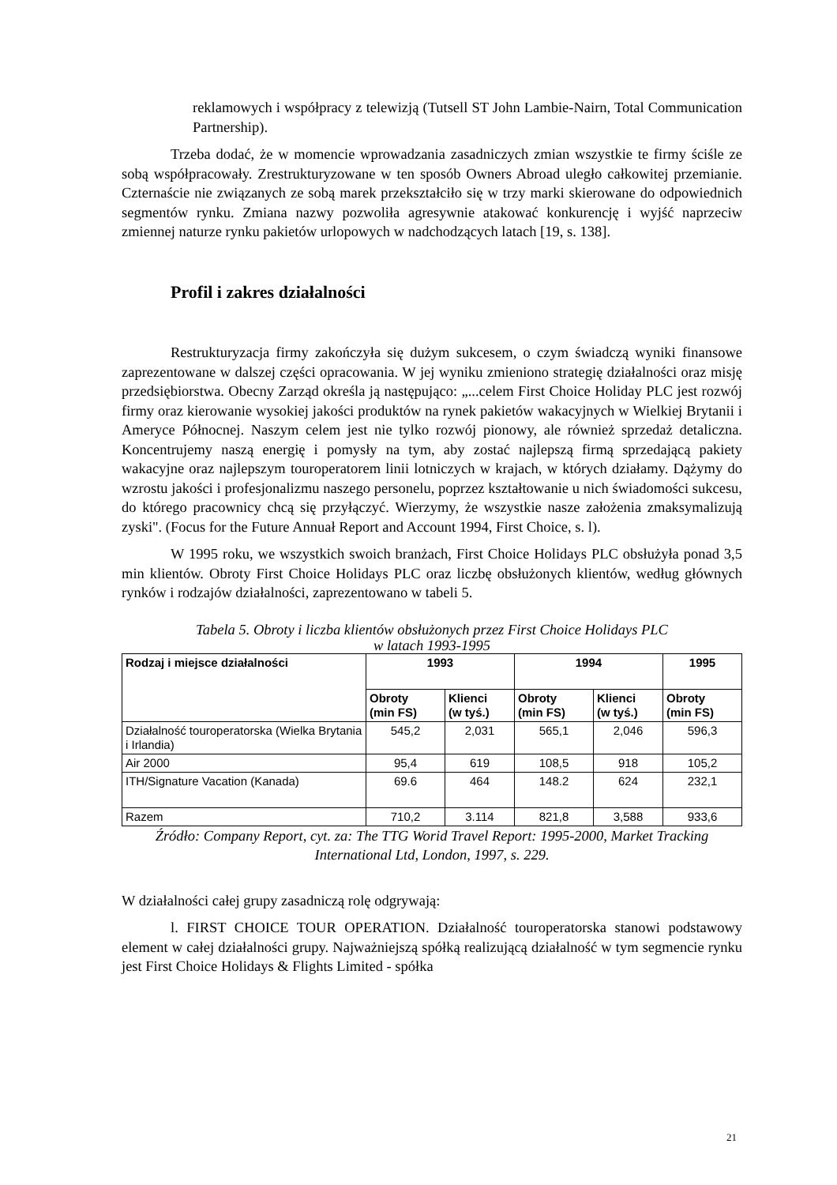reklamowych i współpracy z telewizją (Tutsell ST John Lambie-Nairn, Total Communication Partnership).
Trzeba dodać, że w momencie wprowadzania zasadniczych zmian wszystkie te firmy ściśle ze sobą współpracowały. Zrestrukturyzowane w ten sposób Owners Abroad uległo całkowitej przemianie. Czternaście nie związanych ze sobą marek przekształciło się w trzy marki skierowane do odpowiednich segmentów rynku. Zmiana nazwy pozwoliła agresywnie atakować konkurencję i wyjść naprzeciw zmiennej naturze rynku pakietów urlopowych w nadchodzących latach [19, s. 138].
Profil i zakres działalności
Restrukturyzacja firmy zakończyła się dużym sukcesem, o czym świadczą wyniki finansowe zaprezentowane w dalszej części opracowania. W jej wyniku zmieniono strategię działalności oraz misję przedsiębiorstwa. Obecny Zarząd określa ją następująco: „...celem First Choice Holiday PLC jest rozwój firmy oraz kierowanie wysokiej jakości produktów na rynek pakietów wakacyjnych w Wielkiej Brytanii i Ameryce Północnej. Naszym celem jest nie tylko rozwój pionowy, ale również sprzedaż detaliczna. Koncentrujemy naszą energię i pomysły na tym, aby zostać najlepszą firmą sprzedającą pakiety wakacyjne oraz najlepszym touroperatorem linii lotniczych w krajach, w których działamy. Dążymy do wzrostu jakości i profesjonalizmu naszego personelu, poprzez kształtowanie u nich świadomości sukcesu, do którego pracownicy chcą się przyłączyć. Wierzymy, że wszystkie nasze założenia zmaksymalizują zyski". (Focus for the Future Annuał Report and Account 1994, First Choice, s. l).
W 1995 roku, we wszystkich swoich branżach, First Choice Holidays PLC obsłużyła ponad 3,5 min klientów. Obroty First Choice Holidays PLC oraz liczbę obsłużonych klientów, według głównych rynków i rodzajów działalności, zaprezentowano w tabeli 5.
Tabela 5. Obroty i liczba klientów obsłużonych przez First Choice Holidays PLC
w latach 1993-1995
| Rodzaj i miejsce działalności | 1993 | | 1994 | | 1995 |
| --- | --- | --- | --- | --- | --- |
| | Obroty (min FS) | Klienci (w tyś.) | Obroty (min FS) | Klienci (w tyś.) | Obroty (min FS) |
| Działalność touroperatorska (Wielka Brytania i Irlandia) | 545,2 | 2,031 | 565,1 | 2,046 | 596,3 |
| Air 2000 | 95,4 | 619 | 108,5 | 918 | 105,2 |
| ITH/Signature Vacation (Kanada) | 69.6 | 464 | 148.2 | 624 | 232,1 |
| Razem | 710,2 | 3.114 | 821,8 | 3,588 | 933,6 |
Źródło: Company Report, cyt. za: The TTG Worid Travel Report: 1995-2000, Market Tracking International Ltd, London, 1997, s. 229.
W działalności całej grupy zasadniczą rolę odgrywają:
l. FIRST CHOICE TOUR OPERATION. Działalność touroperatorska stanowi podstawowy element w całej działalności grupy. Najważniejszą spółką realizującą działalność w tym segmencie rynku jest First Choice Holidays & Flights Limited - spółka
21